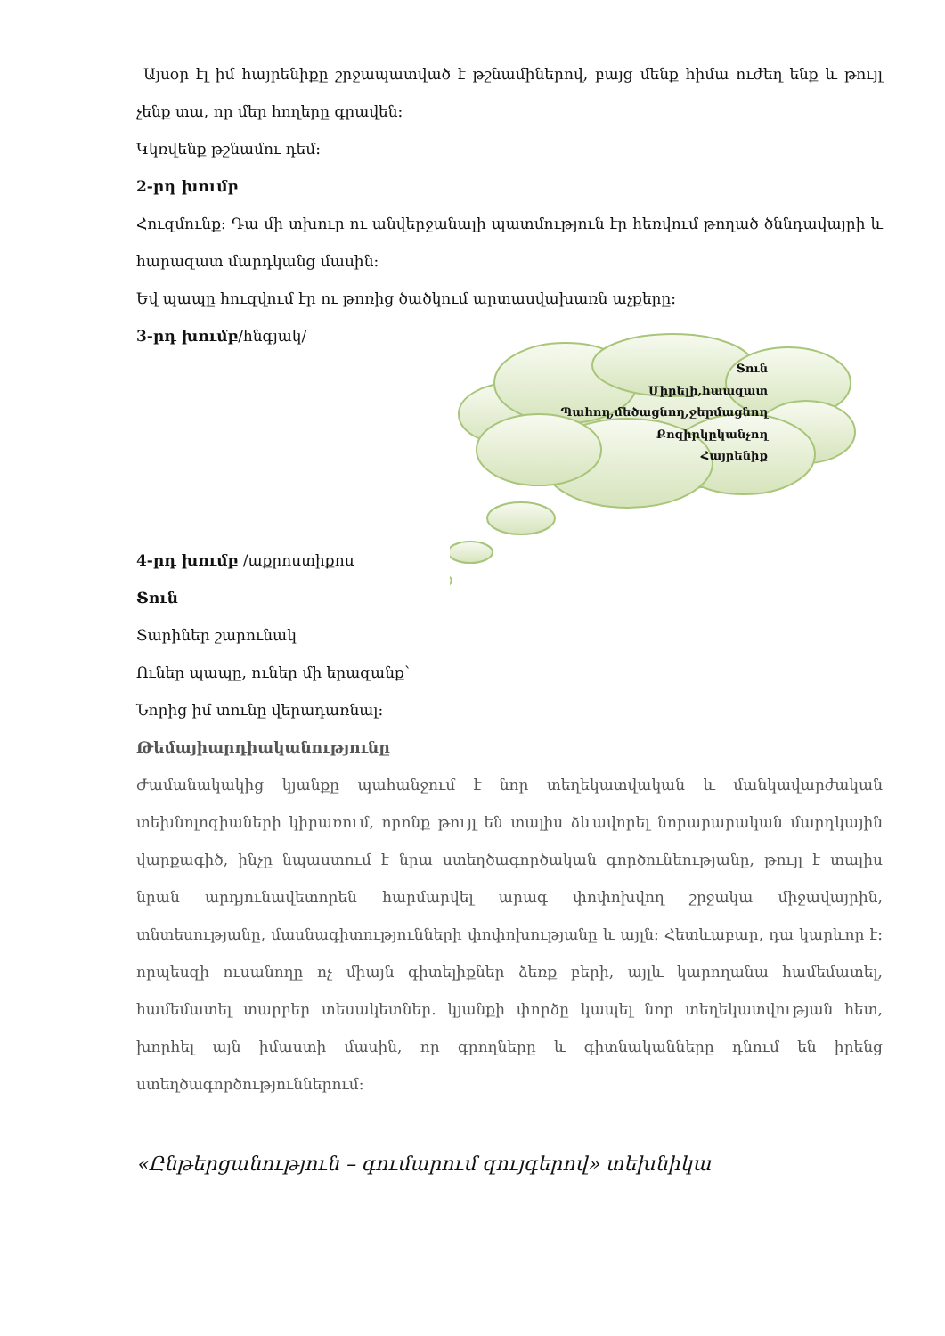Տուն
Միրելի,հաազատ
Պահող,մեծացնող,ջերմացնող
Քոզիրկըկանչող
Հայրենիք
Այսօր էլ իմ հայրենիքը շրջապատված է թշնամիներով, բայց մենք հիմա ուժեղ ենք և թույլ չենք տա, որ մեր հողերը գրավեն:
Կկռվենք թշնամու դեմ:
2-րդ խումբ
Հուզմունք: Դա մի տխուր ու անվերջանալի պատմություն էր հեռվում թողած ծննդավայրի և հարազատ մարդկանց մասին:
Եվ պապը հուզվում էր ու թոռից ծածկում արտասվախառն աչքերը:
3-րդ խումբ/հնգյակ/
4-րդ խումբ /աքրոստիքոս
Տուն
Տարիներ շարունակ
Ուներ պապը, ուներ մի երազանք՝
Նորից իմ տունը վերադառնալ:
Թեմայիարդիականությունը
Ժամանակակից կյանքը պահանջում է նոր տեղեկատվական և մանկավարժական տեխնոլոգիաների կիրառում, որոնք թույլ են տալիս ձևավորել նորարարական մարդկային վարքագիծ, ինչը նպաստում է նրա ստեղծագործական գործունեությանը, թույլ է տալիս նրան արդյունավետորեն հարմարվել արագ փոփոխվող շրջակա միջավայրին, տնտեսությանը, մասնագիտությունների փոփոխությանը և այլն: Հետևաբար, դա կարևոր է: որպեսզի ուսանողը ոչ միայն գիտելիքներ ձեռք բերի, այլև կարողանա համեմատել, համեմատել տարբեր տեսակետներ. կյանքի փորձը կապել նոր տեղեկատվության հետ, խորհել այն իմաստի մասին, որ գրողները և գիտնականները դնում են իրենց ստեղծագործություններում:
«Ընթերցանություն – գումարում զույգերով» տեխնիկա